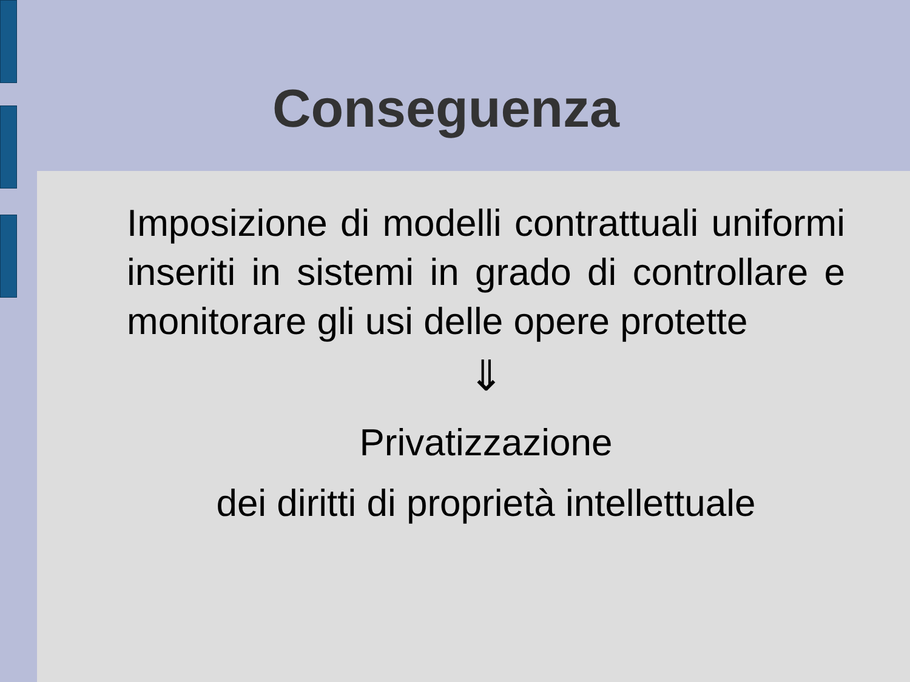Conseguenza
Imposizione di modelli contrattuali uniformi inseriti in sistemi in grado di controllare e monitorare gli usi delle opere protette
⇓
Privatizzazione
dei diritti di proprietà intellettuale